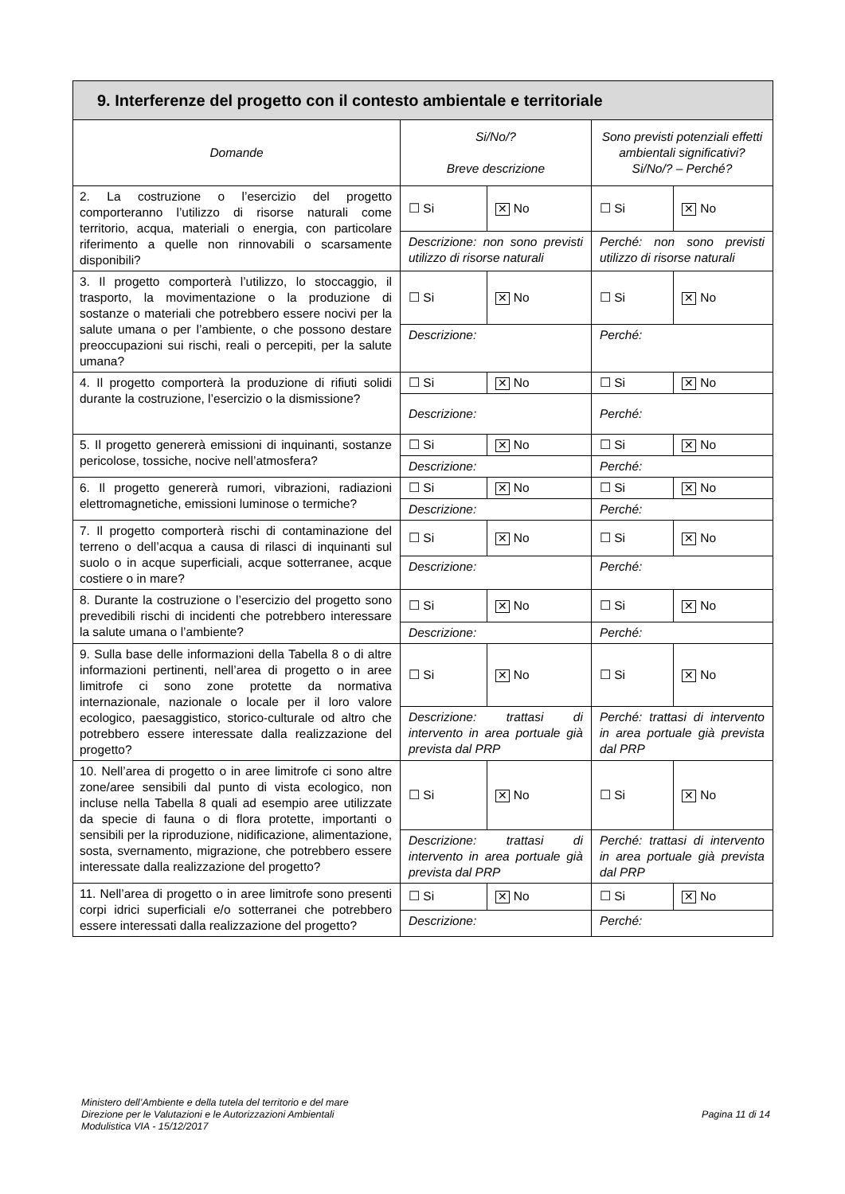| 9. Interferenze del progetto con il contesto ambientale e territoriale | | | | |
| --- | --- | --- | --- | --- |
| Domande | Si/No/? Breve descrizione | | Sono previsti potenziali effetti ambientali significativi? Si/No/? – Perché? | |
| 2. La costruzione o l’esercizio del progetto comporteranno l’utilizzo di risorse naturali come territorio, acqua, materiali o energia, con particolare riferimento a quelle non rinnovabili o scarsamente disponibili? | ☐ Si | ✕ No | ☐ Si | ✕ No |
| | Descrizione: non sono previsti utilizzo di risorse naturali | | Perché: non sono previsti utilizzo di risorse naturali | |
| 3. Il progetto comporterà l’utilizzo, lo stoccaggio, il trasporto, la movimentazione o la produzione di sostanze o materiali che potrebbero essere nocivi per la salute umana o per l’ambiente, o che possono destare preoccupazioni sui rischi, reali o percepiti, per la salute umana? | ☐ Si | ✕ No | ☐ Si | ✕ No |
| | Descrizione: | | Perché: | |
| 4. Il progetto comporterà la produzione di rifiuti solidi durante la costruzione, l’esercizio o la dismissione? | ☐ Si | ✕ No | ☐ Si | ✕ No |
| | Descrizione: | | Perché: | |
| 5. Il progetto genererà emissioni di inquinanti, sostanze pericolose, tossiche, nocive nell’atmosfera? | ☐ Si | ✕ No | ☐ Si | ✕ No |
| | Descrizione: | | Perché: | |
| 6. Il progetto genererà rumori, vibrazioni, radiazioni elettromagnetiche, emissioni luminose o termiche? | ☐ Si | ✕ No | ☐ Si | ✕ No |
| | Descrizione: | | Perché: | |
| 7. Il progetto comporterà rischi di contaminazione del terreno o dell’acqua a causa di rilasci di inquinanti sul suolo o in acque superficiali, acque sotterranee, acque costiere o in mare? | ☐ Si | ✕ No | ☐ Si | ✕ No |
| | Descrizione: | | Perché: | |
| 8. Durante la costruzione o l’esercizio del progetto sono prevedibili rischi di incidenti che potrebbero interessare la salute umana o l’ambiente? | ☐ Si | ✕ No | ☐ Si | ✕ No |
| | Descrizione: | | Perché: | |
| 9. Sulla base delle informazioni della Tabella 8 o di altre informazioni pertinenti, nell’area di progetto o in aree limitrofe ci sono zone protette da normativa internazionale, nazionale o locale per il loro valore ecologico, paesaggistico, storico-culturale od altro che potrebbero essere interessate dalla realizzazione del progetto? | ☐ Si | ✕ No | ☐ Si | ✕ No |
| | Descrizione: trattasi di intervento in area portuale già prevista dal PRP | | Perché: trattasi di intervento in area portuale già prevista dal PRP | |
| 10. Nell’area di progetto o in aree limitrofe ci sono altre zone/aree sensibili dal punto di vista ecologico, non incluse nella Tabella 8 quali ad esempio aree utilizzate da specie di fauna o di flora protette, importanti o sensibili per la riproduzione, nidificazione, alimentazione, sosta, svernamento, migrazione, che potrebbero essere interessate dalla realizzazione del progetto? | ☐ Si | ✕ No | ☐ Si | ✕ No |
| | Descrizione: trattasi di intervento in area portuale già prevista dal PRP | | Perché: trattasi di intervento in area portuale già prevista dal PRP | |
| 11. Nell’area di progetto o in aree limitrofe sono presenti corpi idrici superficiali e/o sotterranei che potrebbero essere interessati dalla realizzazione del progetto? | ☐ Si | ✕ No | ☐ Si | ✕ No |
| | Descrizione: | | Perché: | |
Ministero dell’Ambiente e della tutela del territorio e del mare
Direzione per le Valutazioni e le Autorizzazioni Ambientali
Modulistica VIA - 15/12/2017
Pagina 11 di 14